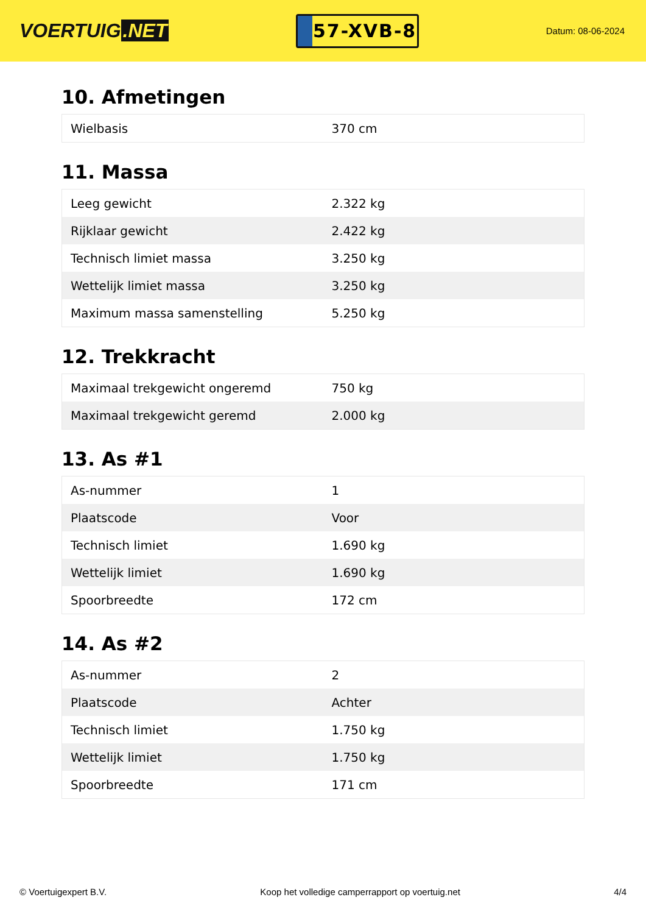VOERTUIG.NET
57-XVB-8
Datum: 08-06-2024
10. Afmetingen
| Wielbasis | 370 cm |
11. Massa
| Leeg gewicht | 2.322 kg |
| Rijklaar gewicht | 2.422 kg |
| Technisch limiet massa | 3.250 kg |
| Wettelijk limiet massa | 3.250 kg |
| Maximum massa samenstelling | 5.250 kg |
12. Trekkracht
| Maximaal trekgewicht ongeremd | 750 kg |
| Maximaal trekgewicht geremd | 2.000 kg |
13. As #1
| As-nummer | 1 |
| Plaatscode | Voor |
| Technisch limiet | 1.690 kg |
| Wettelijk limiet | 1.690 kg |
| Spoorbreedte | 172 cm |
14. As #2
| As-nummer | 2 |
| Plaatscode | Achter |
| Technisch limiet | 1.750 kg |
| Wettelijk limiet | 1.750 kg |
| Spoorbreedte | 171 cm |
© Voertuigexpert B.V. Koop het volledige camperrapport op voertuig.net 4/4